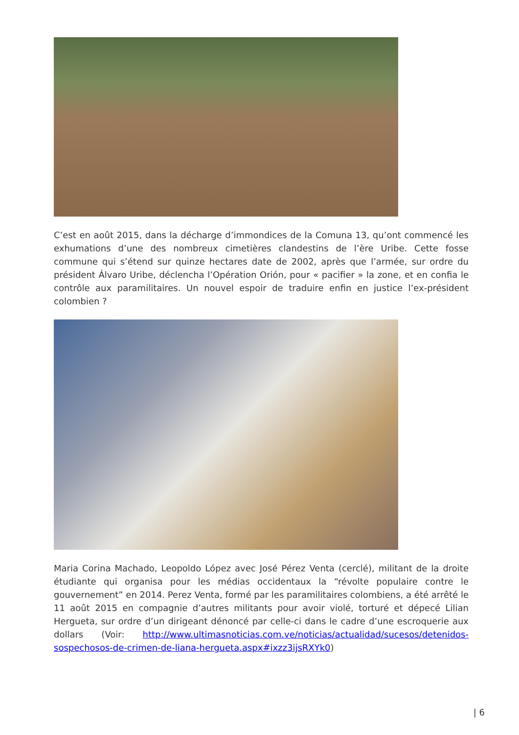C’est en août 2015, dans la décharge d’immondices de la Comuna 13, qu’ont commencé les exhumations d’une des nombreux cimetières clandestins de l’ère Uribe. Cette fosse commune qui s’étend sur quinze hectares date de 2002, après que l’armée, sur ordre du président Álvaro Uribe, déclencha l’Opération Orión, pour « pacifier » la zone, et en confia le contrôle aux paramilitaires. Un nouvel espoir de traduire enfin en justice l’ex-président colombien ?
Maria Corina Machado, Leopoldo López avec José Pérez Venta (cerclé), militant de la droite étudiante qui organisa pour les médias occidentaux la “révolte populaire contre le gouvernement” en 2014. Perez Venta, formé par les paramilitaires colombiens, a été arrêté le 11 août 2015 en compagnie d’autres militants pour avoir violé, torturé et dépecé Lilian Hergueta, sur ordre d’un dirigeant dénoncé par celle-ci dans le cadre d’une escroquerie aux dollars (Voir: http://www.ultimasnoticias.com.ve/noticias/actualidad/sucesos/detenidos-sospechosos-de-crimen-de-liana-hergueta.aspx#ixzz3ijsRXYk0)
| 6